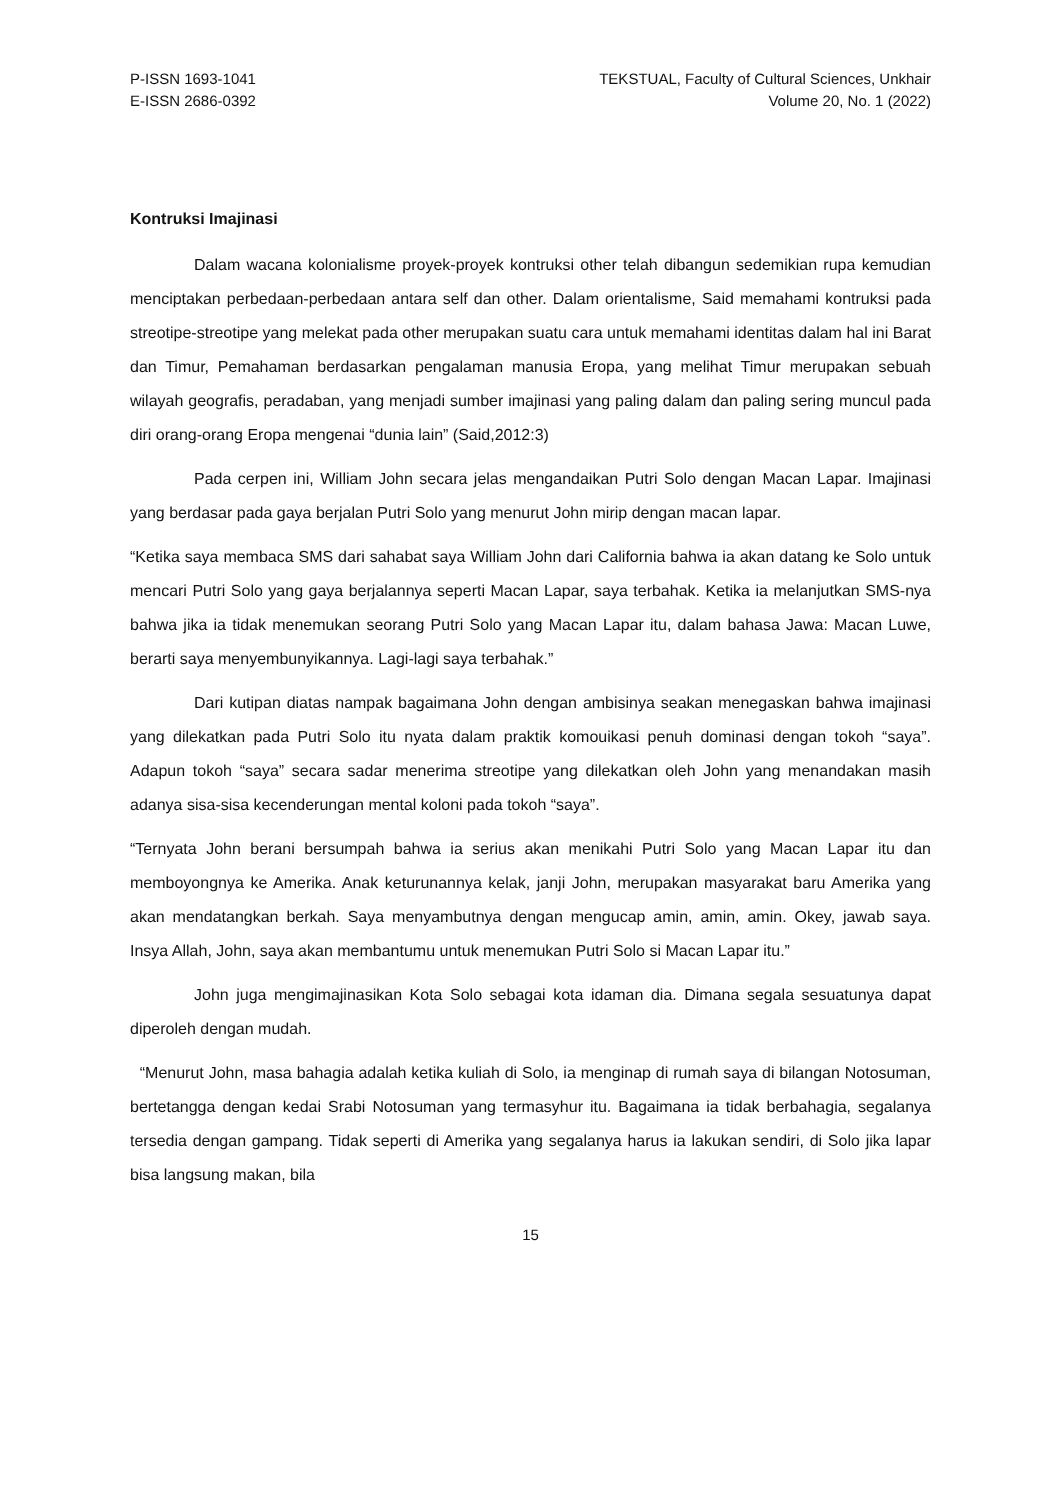P-ISSN 1693-1041
E-ISSN 2686-0392
TEKSTUAL, Faculty of Cultural Sciences, Unkhair
Volume 20, No. 1 (2022)
Kontruksi Imajinasi
Dalam wacana kolonialisme proyek-proyek kontruksi other telah dibangun sedemikian rupa kemudian menciptakan perbedaan-perbedaan antara self dan other. Dalam orientalisme, Said memahami kontruksi pada streotipe-streotipe yang melekat pada other merupakan suatu cara untuk memahami identitas dalam hal ini Barat dan Timur, Pemahaman berdasarkan pengalaman manusia Eropa, yang melihat Timur merupakan sebuah wilayah geografis, peradaban, yang menjadi sumber imajinasi yang paling dalam dan paling sering muncul pada diri orang-orang Eropa mengenai “dunia lain” (Said,2012:3)
Pada cerpen ini, William John secara jelas mengandaikan Putri Solo dengan Macan Lapar. Imajinasi yang berdasar pada gaya berjalan Putri Solo yang menurut John mirip dengan macan lapar.
“Ketika saya membaca SMS dari sahabat saya William John dari California bahwa ia akan datang ke Solo untuk mencari Putri Solo yang gaya berjalannya seperti Macan Lapar, saya terbahak. Ketika ia melanjutkan SMS-nya bahwa jika ia tidak menemukan seorang Putri Solo yang Macan Lapar itu, dalam bahasa Jawa: Macan Luwe, berarti saya menyembunyikannya. Lagi-lagi saya terbahak.”
Dari kutipan diatas nampak bagaimana John dengan ambisinya seakan menegaskan bahwa imajinasi yang dilekatkan pada Putri Solo itu nyata dalam praktik komouikasi penuh dominasi dengan tokoh “saya”. Adapun tokoh “saya” secara sadar menerima streotipe yang dilekatkan oleh John yang menandakan masih adanya sisa-sisa kecenderungan mental koloni pada tokoh “saya”.
“Ternyata John berani bersumpah bahwa ia serius akan menikahi Putri Solo yang Macan Lapar itu dan memboyongnya ke Amerika. Anak keturunannya kelak, janji John, merupakan masyarakat baru Amerika yang akan mendatangkan berkah. Saya menyambutnya dengan mengucap amin, amin, amin. Okey, jawab saya. Insya Allah, John, saya akan membantumu untuk menemukan Putri Solo si Macan Lapar itu.”
John juga mengimajinasikan Kota Solo sebagai kota idaman dia. Dimana segala sesuatunya dapat diperoleh dengan mudah.
“Menurut John, masa bahagia adalah ketika kuliah di Solo, ia menginap di rumah saya di bilangan Notosuman, bertetangga dengan kedai Srabi Notosuman yang termasyhur itu. Bagaimana ia tidak berbahagia, segalanya tersedia dengan gampang. Tidak seperti di Amerika yang segalanya harus ia lakukan sendiri, di Solo jika lapar bisa langsung makan, bila
15